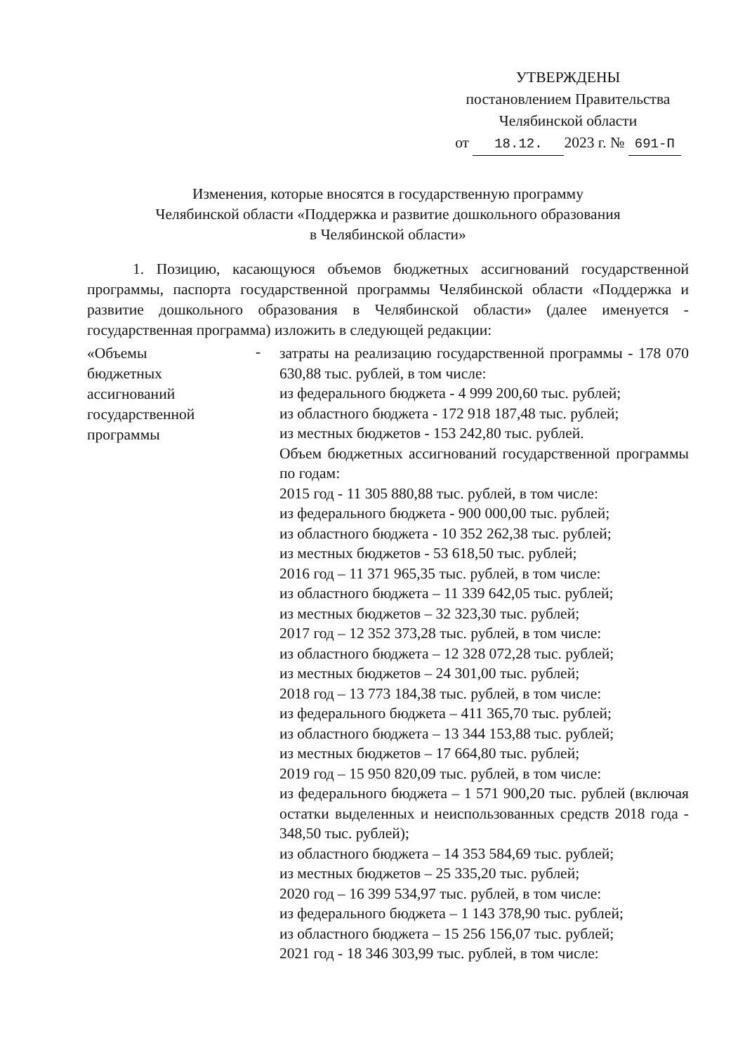УТВЕРЖДЕНЫ
постановлением Правительства
Челябинской области
от 18.12. 2023 г. № 691-П
Изменения, которые вносятся в государственную программу
Челябинской области «Поддержка и развитие дошкольного образования
в Челябинской области»
1. Позицию, касающуюся объемов бюджетных ассигнований государственной программы, паспорта государственной программы Челябинской области «Поддержка и развитие дошкольного образования в Челябинской области» (далее именуется - государственная программа) изложить в следующей редакции:
«Объемы
бюджетных
ассигнований
государственной
программы
-
затраты на реализацию государственной программы - 178 070 630,88 тыс. рублей, в том числе:
из федерального бюджета - 4 999 200,60 тыс. рублей;
из областного бюджета - 172 918 187,48 тыс. рублей;
из местных бюджетов - 153 242,80 тыс. рублей.
Объем бюджетных ассигнований государственной программы по годам:
2015 год - 11 305 880,88 тыс. рублей, в том числе:
из федерального бюджета - 900 000,00 тыс. рублей;
из областного бюджета - 10 352 262,38 тыс. рублей;
из местных бюджетов - 53 618,50 тыс. рублей;
2016 год – 11 371 965,35 тыс. рублей, в том числе:
из областного бюджета – 11 339 642,05 тыс. рублей;
из местных бюджетов – 32 323,30 тыс. рублей;
2017 год – 12 352 373,28 тыс. рублей, в том числе:
из областного бюджета – 12 328 072,28 тыс. рублей;
из местных бюджетов – 24 301,00 тыс. рублей;
2018 год – 13 773 184,38 тыс. рублей, в том числе:
из федерального бюджета – 411 365,70 тыс. рублей;
из областного бюджета – 13 344 153,88 тыс. рублей;
из местных бюджетов – 17 664,80 тыс. рублей;
2019 год – 15 950 820,09 тыс. рублей, в том числе:
из федерального бюджета – 1 571 900,20 тыс. рублей (включая остатки выделенных и неиспользованных средств 2018 года - 348,50 тыс. рублей);
из областного бюджета – 14 353 584,69 тыс. рублей;
из местных бюджетов – 25 335,20 тыс. рублей;
2020 год – 16 399 534,97 тыс. рублей, в том числе:
из федерального бюджета – 1 143 378,90 тыс. рублей;
из областного бюджета – 15 256 156,07 тыс. рублей;
2021 год - 18 346 303,99 тыс. рублей, в том числе: